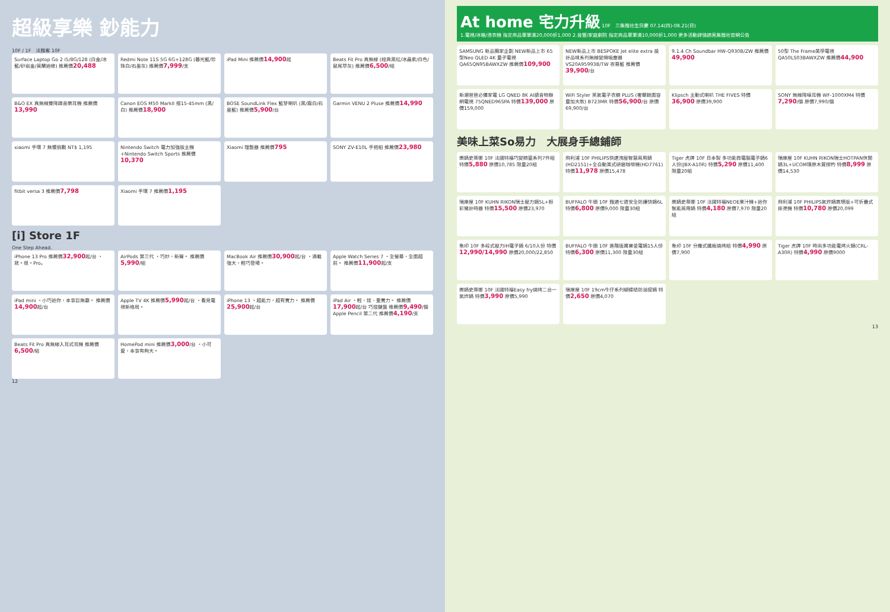超級享樂 鈔能力
10F / 1F　法雅客 10F
Surface Laptop Go 2 i5/8G/128 (白金/冰藍/砂岩金/莫蘭迪綠) 推薦價20,488
Redmi Note 11S 5G 6G+128G (暮光藍/珍珠白/石墨灰) 推薦價7,999/支
iPad Mini 推薦價14,900起
Beats Fit Pro 真無線 (經典黑紅/冰晶紫/白色/鼠尾草灰) 推薦價6,500/組
B&O EX 真無線雙降躁音樂耳機 推薦價13,990
Canon EOS M50 MarkII 搭15-45mm (黑/白) 推薦價18,900
BOSE SoundLink Flex 藍芽喇叭 (黑/霧白/石墨藍) 推薦價5,900/台
Garmin VENU 2 Pluse 推薦價14,990
xiaomi 手環 7 無懼挑戰 NT$ 1,195
Nintendo Switch 電力加強版主機 +Nintendo Switch Sports 推薦價10,370
Xiaomi 理髮器 推薦價795
SONY ZV-E10L 手把組 推薦價23,980
fitbit versa 3 推薦價7,798
Xiaomi 手環 7 推薦價1,195
[i] Store 1F
One Step Ahead.
iPhone 13 Pro 推薦價32,900起/台 ・就。很。Pro。
AirPods 第三代 ・巧妙，新聲。 推薦價5,990/組
MacBook Air 推薦價30,900起/台 ・滿載強大，輕巧登場。
Apple Watch Series 7 ・全螢幕，全面超前。 推薦價11,900起/支
iPad mini ・小巧迷你，本事巨無霸。 推薦價14,900起/台
Apple TV 4K 推薦價5,990起/台 ・看見電視新格局。
iPhone 13 ・超能力，超有實力。 推薦價25,900起/台
iPad Air ・輕、炫、重實力。 推薦價17,900起/台 巧控鍵盤 推薦價9,490/個 Apple Pencil 第二代 推薦價4,190/支
Beats Fit Pro 真無線入耳式耳機 推薦價6,500/組
HomePod mini 推薦價3,000/台 ・小可愛，本事有夠大。
12
At home 宅力升級 10F　三集雅社生日慶 07.14(四)-08.21(日)
1.電視/冰箱/洗衣機 指定商品單筆滿20,000折1,000 2.音響/家庭劇院 指定商品單筆滿10,000折1,000 更多活動詳情請見集雅社官網公告
SAMSUNG 新品獨家企劃 NEW新品上市 65型Neo QLED 4K 量子電視 QA65QN95BAWXZW 推薦價109,900
NEW新品上市 BESPOKE Jet elite extra 設計品味系列無線變頻吸塵器 VS20A95993B/TW 夜幕藍 推薦價39,900/台
9.1.4 Ch Soundbar HW-Q930B/ZW 推薦價49,900
50型 The Frame美學電視 QA50LS03BAWXZW 推薦價44,900
新潮爸爸必備家電 LG QNED 8K AI語音物聯網電視 75QNED96SPA 特價139,000 原價159,000
WiFi Styler 蒸氣電子衣櫥 PLUS (奢華鏡面容量加大款) B723MR 特價56,900/台 原價69,900/台
Klipsch 主動式喇叭 THE FIVES 特價36,900 原價39,900
SONY 無線降噪耳機 WF-1000XM4 特價7,290/個 原價7,990/個
美味上菜So易力　大展身手總鋪師
樂鍋史蒂娜 10F 法國特福巧變精靈系列7件組 特價5,880 原價10,785 限量20組
飛利浦 10F PHILIPS快速洩壓智慧萬用鍋(HD2151)+全自動美式研磨咖啡機(HD7761) 特價11,978 原價15,478
Tiger 虎牌 10F 日本製 多功能微電腦電子鍋6人份(JBX-A10R) 特價5,290 原價11,400 限量20組
瑞康屋 10F KUHN RIKON瑞士HOTPAN休閒鍋3L+UCOM璞原木質撈杓 特價8,999 原價14,530
瑞康屋 10F KUHN RIKON瑞士壓力鍋5L+粉彩豬計時器 特價15,500 原價23,970
BUFFALO 牛頭 10F 雅適七道安全防護快鍋6L 特價6,800 原價9,000 限量30組
樂鍋史蒂娜 10F 法國特福NEOE果汁機+迷你智能萬用鍋 特價4,180 原價7,970 限量20組
飛利浦 10F PHILIPS氣炸鍋高規版+可折疊式掛燙機 特價10,780 原價20,099
象印 10F 多段式壓力IH電子鍋 6/10人份 特價12,990/14,990 原價20,000/22,850
BUFFALO 牛頭 10F 進階版厲害釜電鍋15人份 特價6,300 原價11,300 限量30組
象印 10F 分離式鐵板燒烤組 特價4,990 原價7,900
Tiger 虎牌 10F 時尚多功能電烤火鍋(CRL-A30R) 特價4,990 原價9000
樂鍋史蒂娜 10F 法國特福Easy fry燒烤二合一氣炸鍋 特價3,990 原價5,990
瑞康屋 10F 19cm牛仔系列蝴蝶結防溢提鍋 特價2,650 原價4,070
13